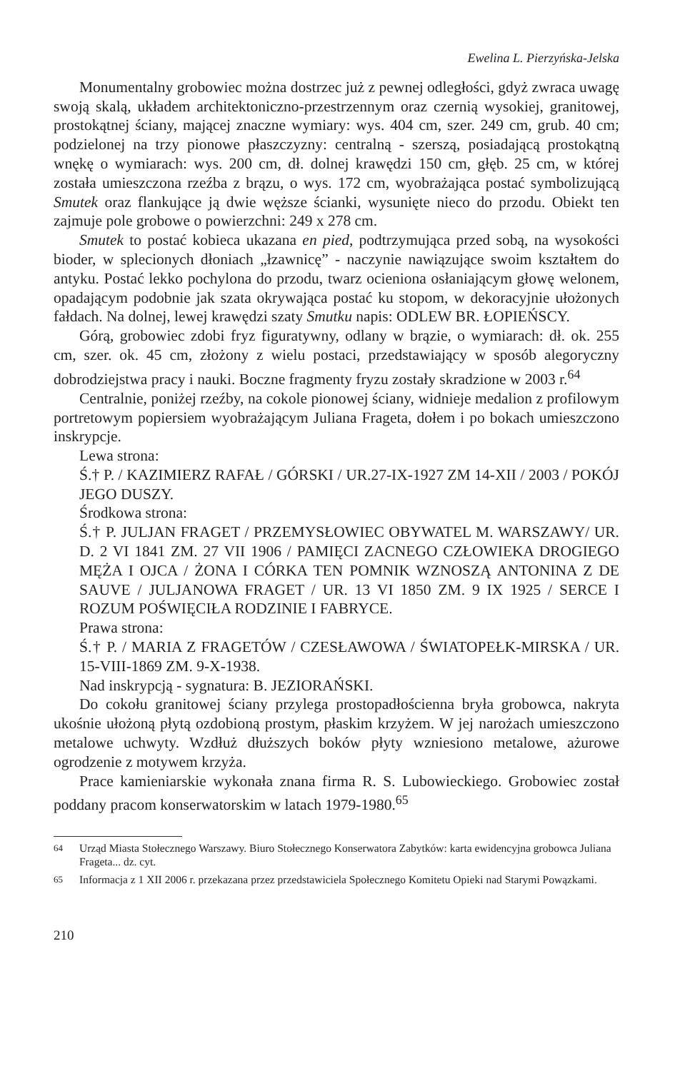Ewelina L. Pierzyńska-Jelska
Monumentalny grobowiec można dostrzec już z pewnej odległości, gdyż zwraca uwagę swoją skalą, układem architektoniczno-przestrzennym oraz czernią wysokiej, granitowej, prostokątnej ściany, mającej znaczne wymiary: wys. 404 cm, szer. 249 cm, grub. 40 cm; podzielonej na trzy pionowe płaszczyzny: centralną - szerszą, posiadającą prostokątną wnękę o wymiarach: wys. 200 cm, dł. dolnej krawędzi 150 cm, głęb. 25 cm, w której została umieszczona rzeźba z brązu, o wys. 172 cm, wyobrażająca postać symbolizującą Smutek oraz flankujące ją dwie węższe ścianki, wysunięte nieco do przodu. Obiekt ten zajmuje pole grobowe o powierzchni: 249 x 278 cm.
Smutek to postać kobieca ukazana en pied, podtrzymująca przed sobą, na wysokości bioder, w splecionych dłoniach „łzawnicę” - naczynie nawiązujące swoim kształtem do antyku. Postać lekko pochylona do przodu, twarz ocieniona osłaniającym głowę welonem, opadającym podobnie jak szata okrywająca postać ku stopom, w dekoracyjnie ułożonych fałdach. Na dolnej, lewej krawędzi szaty Smutku napis: ODLEW BR. ŁOPIEŃSCY.
Górą, grobowiec zdobi fryz figuratywny, odlany w brązie, o wymiarach: dł. ok. 255 cm, szer. ok. 45 cm, złożony z wielu postaci, przedstawiający w sposób alegoryczny dobrodziejstwa pracy i nauki. Boczne fragmenty fryzu zostały skradzione w 2003 r.<sup>64</sup>
Centralnie, poniżej rzeźby, na cokole pionowej ściany, widnieje medalion z profilowym portretowym popiersiem wyobrażającym Juliana Frageta, dołem i po bokach umieszczono inskrypcje.
Lewa strona:
Ś.† P. / KAZIMIERZ RAFAŁ / GÓRSKI / UR.27-IX-1927 ZM 14-XII / 2003 / POKÓJ JEGO DUSZY.
Środkowa strona:
Ś.† P. JULJAN FRAGET / PRZEMYSŁOWIEC OBYWATEL M. WARSZAWY/ UR. D. 2 VI 1841 ZM. 27 VII 1906 / PAMIĘCI ZACNEGO CZŁOWIEKA DROGIEGO MĘŻA I OJCA / ŻONA I CÓRKA TEN POMNIK WZNOSZĄ ANTONINA Z DE SAUVE / JULJANOWA FRAGET / UR. 13 VI 1850 ZM. 9 IX 1925 / SERCE I ROZUM POŚWIĘCIŁA RODZINIE I FABRYCE.
Prawa strona:
Ś.† P. / MARIA Z FRAGETÓW / CZESŁAWOWA / ŚWIATOPEŁK-MIRSKA / UR. 15-VIII-1869 ZM. 9-X-1938.
Nad inskrypcją - sygnatura: B. JEZIORAŃSKI.
Do cokołu granitowej ściany przylega prostopadłościenna bryła grobowca, nakryta ukośnie ułożoną płytą ozdobioną prostym, płaskim krzyżem. W jej narożach umieszczono metalowe uchwyty. Wzdłuż dłuższych boków płyty wzniesiono metalowe, ażurowe ogrodzenie z motywem krzyża.
Prace kamieniarskie wykonała znana firma R. S. Lubowieckiego. Grobowiec został poddany pracom konserwatorskim w latach 1979-1980.<sup>65</sup>
<sup>64</sup> Urząd Miasta Stołecznego Warszawy. Biuro Stołecznego Konserwatora Zabytków: karta ewidencyjna grobowca Juliana Frageta... dz. cyt.
<sup>65</sup> Informacja z 1 XII 2006 r. przekazana przez przedstawiciela Społecznego Komitetu Opieki nad Starymi Powązkami.
210